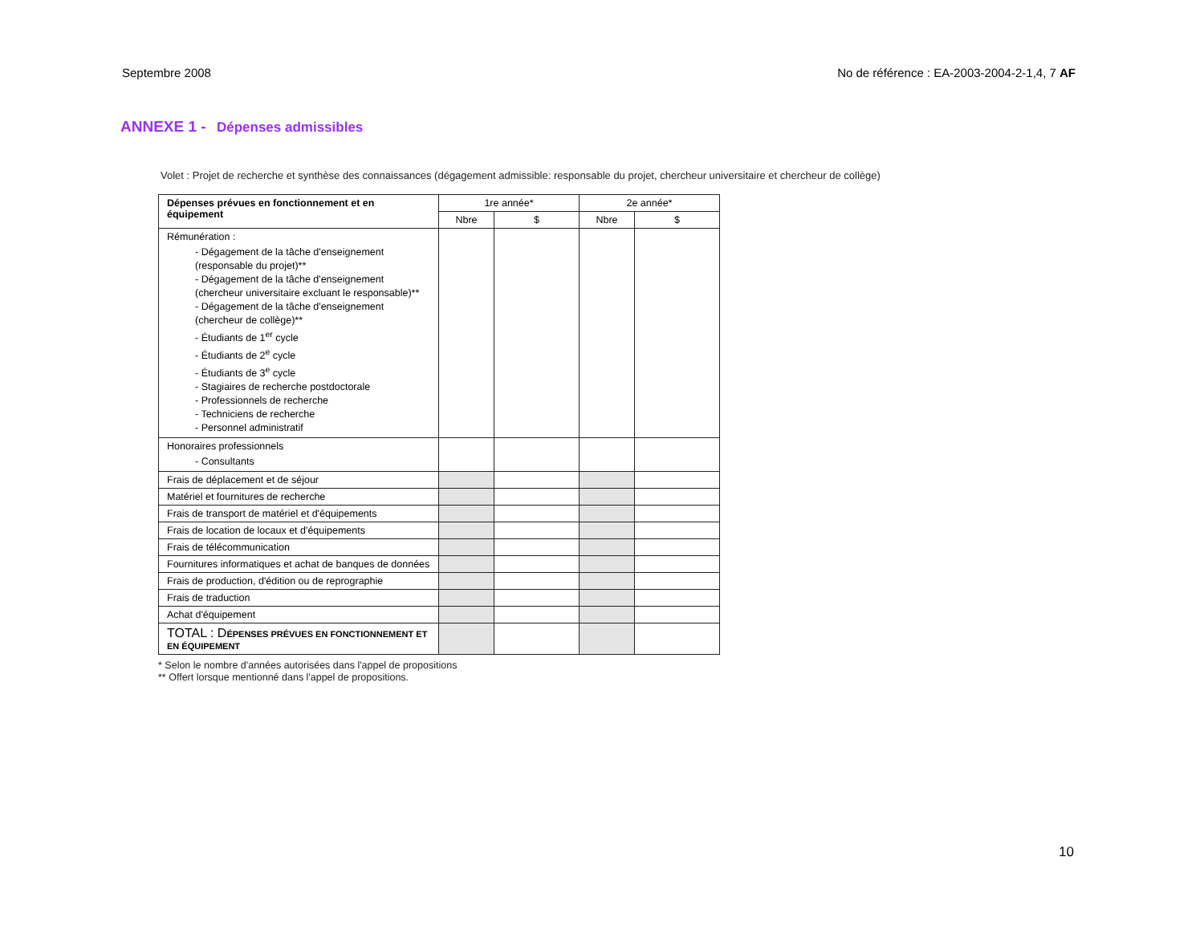Septembre 2008 No de référence : EA-2003-2004-2-1,4, 7 AF
ANNEXE 1 - Dépenses admissibles
Volet : Projet de recherche et synthèse des connaissances (dégagement admissible: responsable du projet, chercheur universitaire et chercheur de collège)
| Dépenses prévues en fonctionnement et en équipement | 1re année* | | 2e année* | |
| --- | --- | --- | --- | --- |
| | Nbre | $ | Nbre | $ |
| Rémunération : - Dégagement de la tâche d'enseignement (responsable du projet)** - Dégagement de la tâche d'enseignement (chercheur universitaire excluant le responsable)** - Dégagement de la tâche d'enseignement (chercheur de collège)** - Étudiants de 1<sup>er</sup> cycle - Étudiants de 2<sup>e</sup> cycle - Étudiants de 3<sup>e</sup> cycle - Stagiaires de recherche postdoctorale - Professionnels de recherche - Techniciens de recherche - Personnel administratif | | | | |
| Honoraires professionnels - Consultants | | | | |
| Frais de déplacement et de séjour | | | | |
| Matériel et fournitures de recherche | | | | |
| Frais de transport de matériel et d'équipements | | | | |
| Frais de location de locaux et d'équipements | | | | |
| Frais de télécommunication | | | | |
| Fournitures informatiques et achat de banques de données | | | | |
| Frais de production, d'édition ou de reprographie | | | | |
| Frais de traduction | | | | |
| Achat d'équipement | | | | |
| TOTAL : D ÉPENSES PRÉVUES EN FONCTIONNEMENT ET EN ÉQUIPEMENT | | | | |
* Selon le nombre d'années autorisées dans l'appel de propositions
** Offert lorsque mentionné dans l'appel de propositions.
10